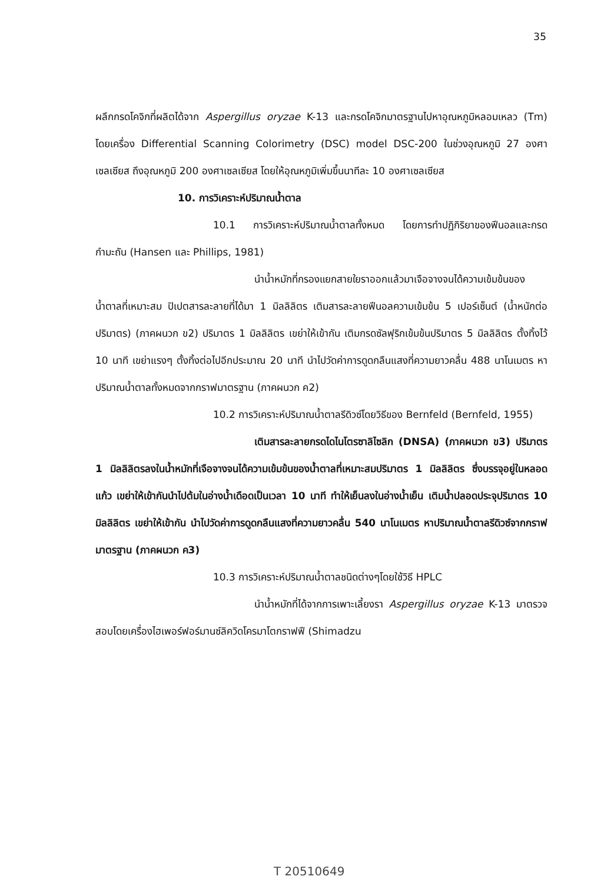35
ผลึกกรดโคจิกที่ผลิตได้จาก Aspergillus oryzae K-13 และกรดโคจิกมาตรฐานไปหาอุณหภูมิหลอมเหลว (Tm) โดยเครื่อง Differential Scanning Colorimetry (DSC) model DSC-200 ในช่วงอุณหภูมิ 27 องศาเซลเซียส ถึงอุณหภูมิ 200 องศาเซลเซียส โดยให้อุณหภูมิเพิ่มขึ้นนาทีละ 10 องศาเซลเซียส
10. การวิเคราะห์ปริมาณน้ำตาล
10.1 การวิเคราะห์ปริมาณน้ำตาลทั้งหมด โดยการทำปฏิกิริยาของฟีนอลและกรดกำมะถัน (Hansen และ Phillips, 1981)
นำน้ำหมักที่กรองแยกสายใยราออกแล้วมาเจือจางจนได้ความเข้มข้นของน้ำตาลที่เหมาะสม ปิเปตสารละลายที่ได้มา 1 มิลลิลิตร เติมสารละลายฟีนอลความเข้มข้น 5 เปอร์เซ็นต์ (น้ำหนักต่อปริมาตร) (ภาคผนวก ข2) ปริมาตร 1 มิลลิลิตร เขย่าให้เข้ากัน เติมกรดซัลฟุริกเข้มข้นปริมาตร 5 มิลลิลิตร ตั้งทิ้งไว้ 10 นาที เขย่าแรงๆ ตั้งทิ้งต่อไปอีกประมาณ 20 นาที นำไปวัดค่าการดูดกลืนแสงที่ความยาวคลื่น 488 นาโนเมตร หาปริมาณน้ำตาลทั้งหมดจากกราฟมาตรฐาน (ภาคผนวก ค2)
10.2 การวิเคราะห์ปริมาณน้ำตาลรีดิวซ์โดยวิธีของ Bernfeld (Bernfeld, 1955)
เติมสารละลายกรดไดไนโตรซาลิไซลิก (DNSA) (ภาคผนวก ข3) ปริมาตร 1 มิลลิลิตรลงในน้ำหมักที่เจือจางจนได้ความเข้มข้นของน้ำตาลที่เหมาะสมปริมาตร 1 มิลลิลิตร ซึ่งบรรจุอยู่ในหลอดแก้ว เขย่าให้เข้ากันนำไปต้มในอ่างน้ำเดือดเป็นเวลา 10 นาที ทำให้เย็นลงในอ่างน้ำเย็น เติมน้ำปลอดประจุปริมาตร 10 มิลลิลิตร เขย่าให้เข้ากัน นำไปวัดค่าการดูดกลืนแสงที่ความยาวคลื่น 540 นาโนเมตร หาปริมาณน้ำตาลรีดิวซ์จากกราฟมาตรฐาน (ภาคผนวก ค3)
10.3 การวิเคราะห์ปริมาณน้ำตาลชนิดต่างๆโดยใช้วิธี HPLC
นำน้ำหมักที่ได้จากการเพาะเลี้ยงรา Aspergillus oryzae K-13 มาตรวจสอบโดยเครื่องไฮเพอร์ฟอร์มานซ์ลิควิดโครมาโตกราฟฟี (Shimadzu
T 20510649